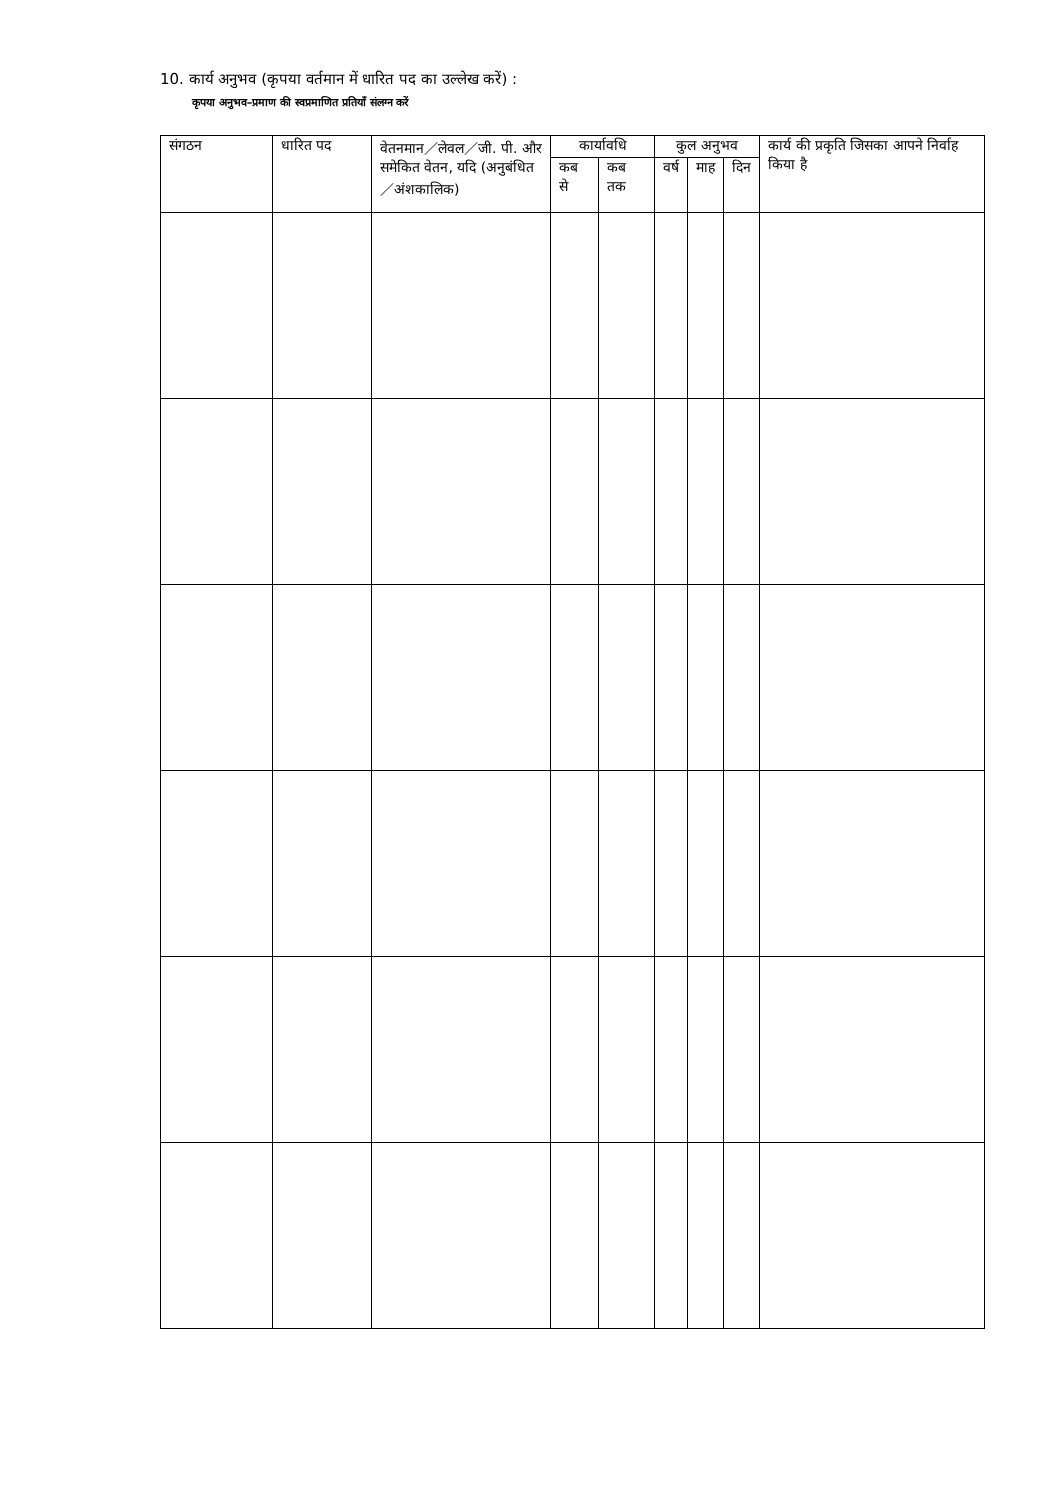10. कार्य अनुभव (कृपया वर्तमान में धारित पद का उल्लेख करें) :
कृपया अनुभव–प्रमाण की स्वप्रमाणित प्रतियाँ संलग्न करें
| संगठन | धारित पद | वेतनमान／लेवल／जी. पी. और समेकित वेतन, यदि (अनुबंधित／अंशकालिक) | कार्यावधि | | कुल अनुभव | | | कार्य की प्रकृति जिसका आपने निर्वाह किया है |
| --- | --- | --- | --- | --- | --- | --- | --- | --- |
| | | | कब से | कब तक | वर्ष | माह | दिन | |